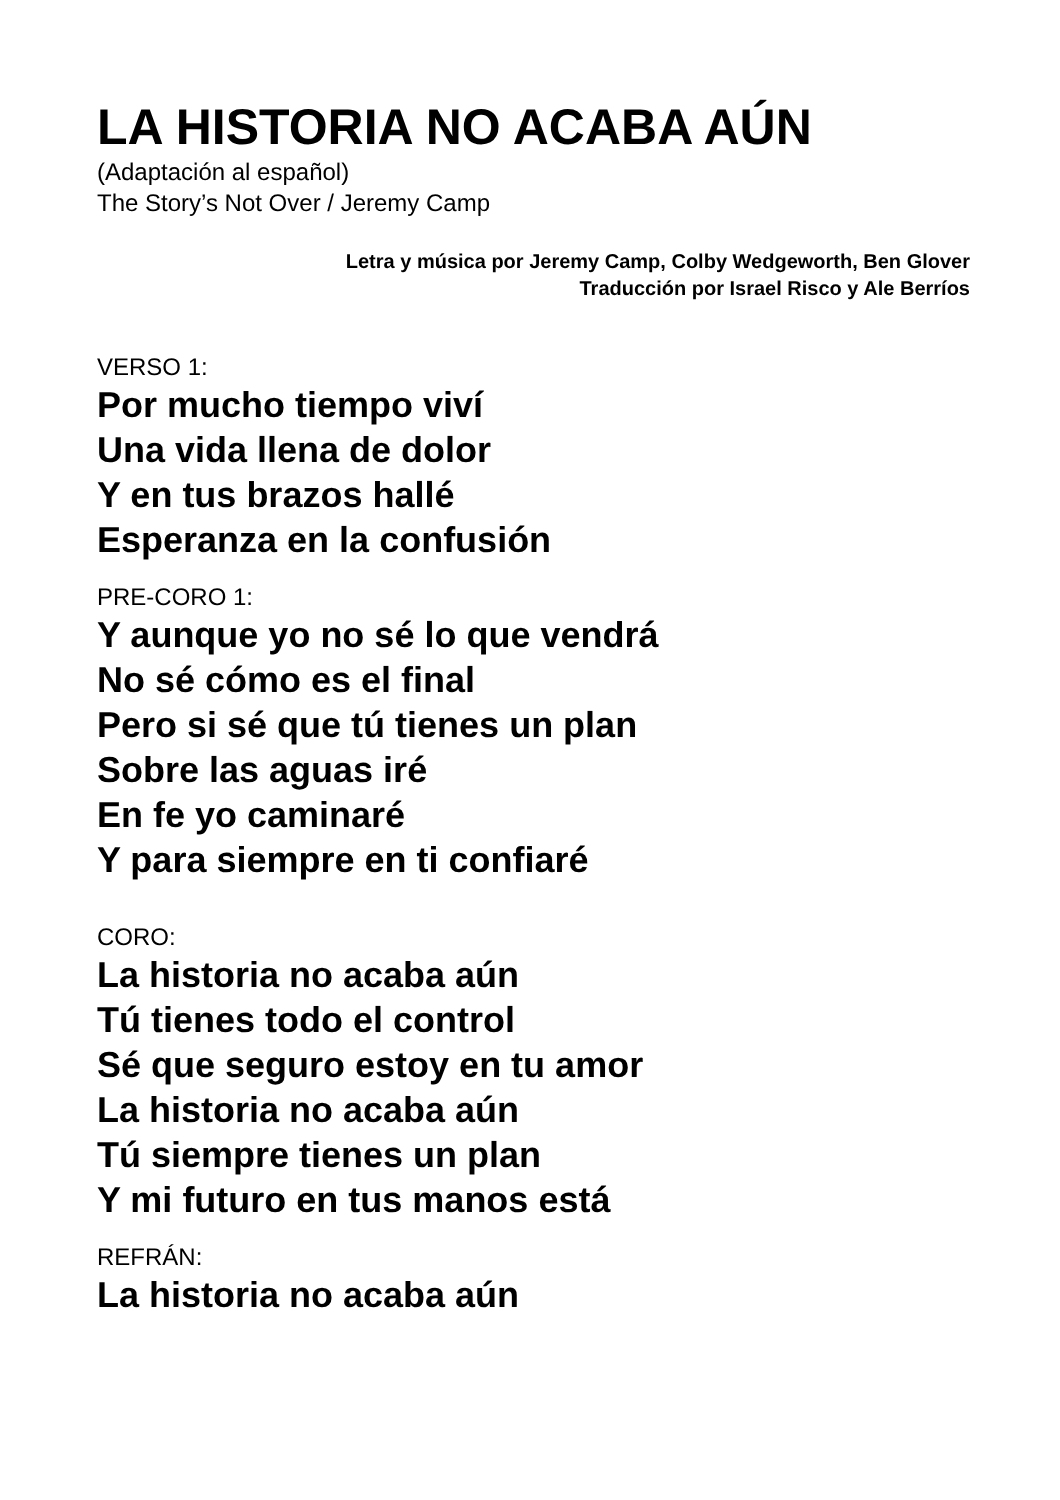LA HISTORIA NO ACABA AÚN
(Adaptación al español)
The Story’s Not Over / Jeremy Camp
Letra y música por Jeremy Camp, Colby Wedgeworth, Ben Glover
Traducción por Israel Risco y Ale Berríos
VERSO 1:
Por mucho tiempo viví
Una vida llena de dolor
Y en tus brazos hallé
Esperanza en la confusión
PRE-CORO 1:
Y aunque yo no sé lo que vendrá
No sé cómo es el final
Pero si sé que tú tienes un plan
Sobre las aguas iré
En fe yo caminaré
Y para siempre en ti confiaré
CORO:
La historia no acaba aún
Tú tienes todo el control
Sé que seguro estoy en tu amor
La historia no acaba aún
Tú siempre tienes un plan
Y mi futuro en tus manos está
REFRÁN:
La historia no acaba aún